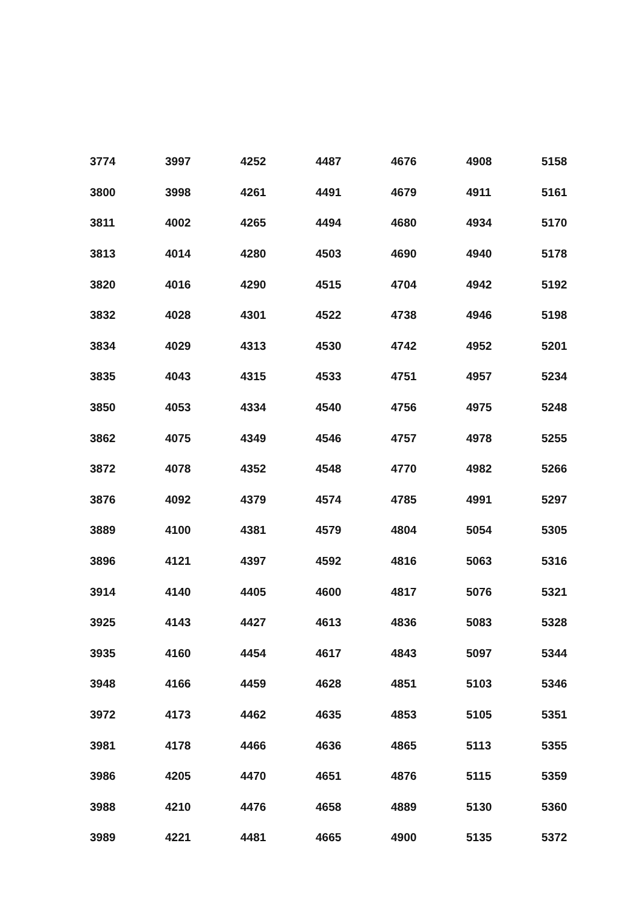| 3774 | 3997 | 4252 | 4487 | 4676 | 4908 | 5158 |
| 3800 | 3998 | 4261 | 4491 | 4679 | 4911 | 5161 |
| 3811 | 4002 | 4265 | 4494 | 4680 | 4934 | 5170 |
| 3813 | 4014 | 4280 | 4503 | 4690 | 4940 | 5178 |
| 3820 | 4016 | 4290 | 4515 | 4704 | 4942 | 5192 |
| 3832 | 4028 | 4301 | 4522 | 4738 | 4946 | 5198 |
| 3834 | 4029 | 4313 | 4530 | 4742 | 4952 | 5201 |
| 3835 | 4043 | 4315 | 4533 | 4751 | 4957 | 5234 |
| 3850 | 4053 | 4334 | 4540 | 4756 | 4975 | 5248 |
| 3862 | 4075 | 4349 | 4546 | 4757 | 4978 | 5255 |
| 3872 | 4078 | 4352 | 4548 | 4770 | 4982 | 5266 |
| 3876 | 4092 | 4379 | 4574 | 4785 | 4991 | 5297 |
| 3889 | 4100 | 4381 | 4579 | 4804 | 5054 | 5305 |
| 3896 | 4121 | 4397 | 4592 | 4816 | 5063 | 5316 |
| 3914 | 4140 | 4405 | 4600 | 4817 | 5076 | 5321 |
| 3925 | 4143 | 4427 | 4613 | 4836 | 5083 | 5328 |
| 3935 | 4160 | 4454 | 4617 | 4843 | 5097 | 5344 |
| 3948 | 4166 | 4459 | 4628 | 4851 | 5103 | 5346 |
| 3972 | 4173 | 4462 | 4635 | 4853 | 5105 | 5351 |
| 3981 | 4178 | 4466 | 4636 | 4865 | 5113 | 5355 |
| 3986 | 4205 | 4470 | 4651 | 4876 | 5115 | 5359 |
| 3988 | 4210 | 4476 | 4658 | 4889 | 5130 | 5360 |
| 3989 | 4221 | 4481 | 4665 | 4900 | 5135 | 5372 |